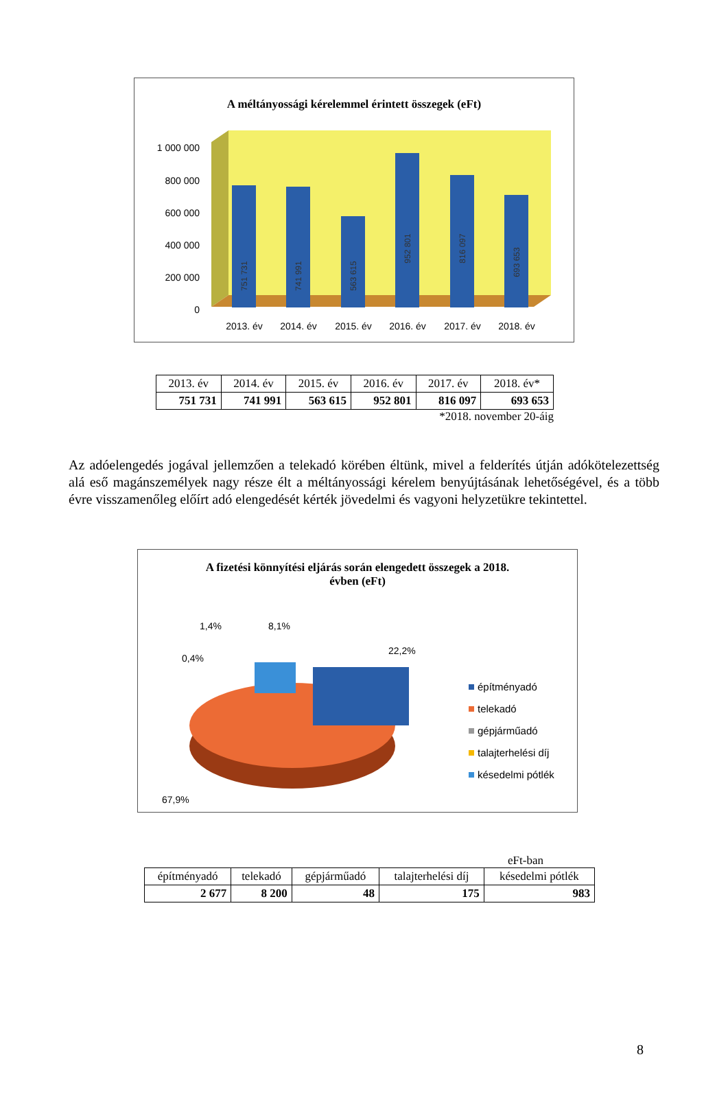A méltányossági kérelemmel érintett összegek (eFt)
1 000 000
800 000
600 000
400 000
200 000
0
751 731
741 991
563 615
952 801
816 097
693 653
2013. év
2014. év
2015. év
2016. év
2017. év
2018. év
| 2013. év | 2014. év | 2015. év | 2016. év | 2017. év | 2018. év* |
| 751 731 | 741 991 | 563 615 | 952 801 | 816 097 | 693 653 |
*2018. november 20-áig
Az adóelengedés jogával jellemzően a telekadó körében éltünk, mivel a felderítés útján adókötelezettség alá eső magánszemélyek nagy része élt a méltányossági kérelem benyújtásának lehetőségével, és a több évre visszamenőleg előírt adó elengedését kérték jövedelmi és vagyoni helyzetükre tekintettel.
A fizetési könnyítési eljárás során elengedett összegek a 2018.
évben (eFt)
0,4%
1,4%
8,1%
22,2%
67,9%
építményadó
telekadó
gépjárműadó
talajterhelési díj
késedelmi pótlék
eFt-ban
| építményadó | telekadó | gépjárműadó | talajterhelési díj | késedelmi pótlék |
| 2 677 | 8 200 | 48 | 175 | 983 |
8